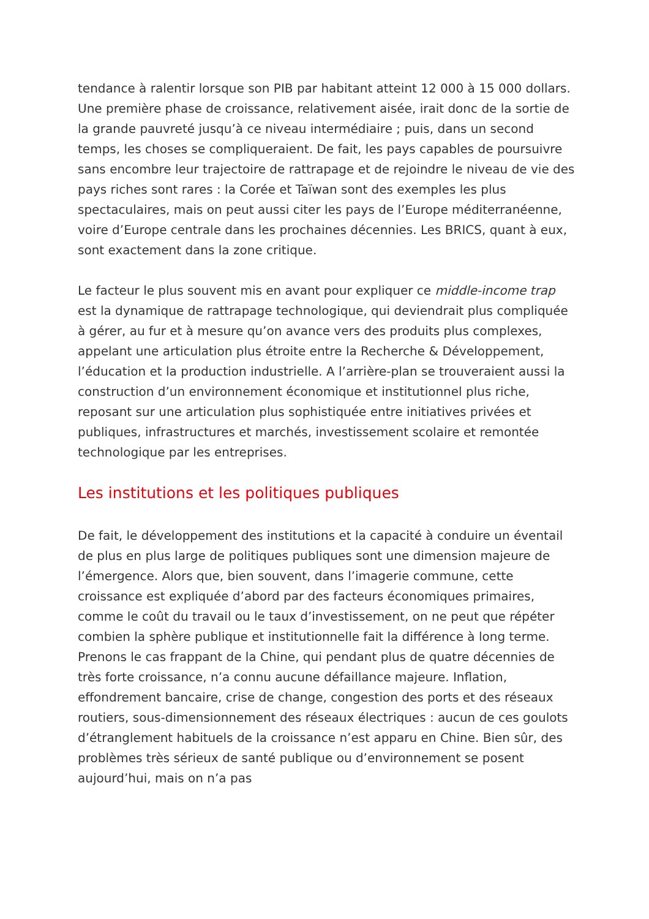tendance à ralentir lorsque son PIB par habitant atteint 12 000 à 15 000 dollars. Une première phase de croissance, relativement aisée, irait donc de la sortie de la grande pauvreté jusqu’à ce niveau intermédiaire ; puis, dans un second temps, les choses se compliqueraient. De fait, les pays capables de poursuivre sans encombre leur trajectoire de rattrapage et de rejoindre le niveau de vie des pays riches sont rares : la Corée et Taïwan sont des exemples les plus spectaculaires, mais on peut aussi citer les pays de l’Europe méditerranéenne, voire d’Europe centrale dans les prochaines décennies. Les BRICS, quant à eux, sont exactement dans la zone critique.
Le facteur le plus souvent mis en avant pour expliquer ce middle-income trap est la dynamique de rattrapage technologique, qui deviendrait plus compliquée à gérer, au fur et à mesure qu’on avance vers des produits plus complexes, appelant une articulation plus étroite entre la Recherche & Développement, l’éducation et la production industrielle. A l’arrière-plan se trouveraient aussi la construction d’un environnement économique et institutionnel plus riche, reposant sur une articulation plus sophistiquée entre initiatives privées et publiques, infrastructures et marchés, investissement scolaire et remontée technologique par les entreprises.
Les institutions et les politiques publiques
De fait, le développement des institutions et la capacité à conduire un éventail de plus en plus large de politiques publiques sont une dimension majeure de l’émergence. Alors que, bien souvent, dans l’imagerie commune, cette croissance est expliquée d’abord par des facteurs économiques primaires, comme le coût du travail ou le taux d’investissement, on ne peut que répéter combien la sphère publique et institutionnelle fait la différence à long terme. Prenons le cas frappant de la Chine, qui pendant plus de quatre décennies de très forte croissance, n’a connu aucune défaillance majeure. Inflation, effondrement bancaire, crise de change, congestion des ports et des réseaux routiers, sous-dimensionnement des réseaux électriques : aucun de ces goulots d’étranglement habituels de la croissance n’est apparu en Chine. Bien sûr, des problèmes très sérieux de santé publique ou d’environnement se posent aujourd’hui, mais on n’a pas